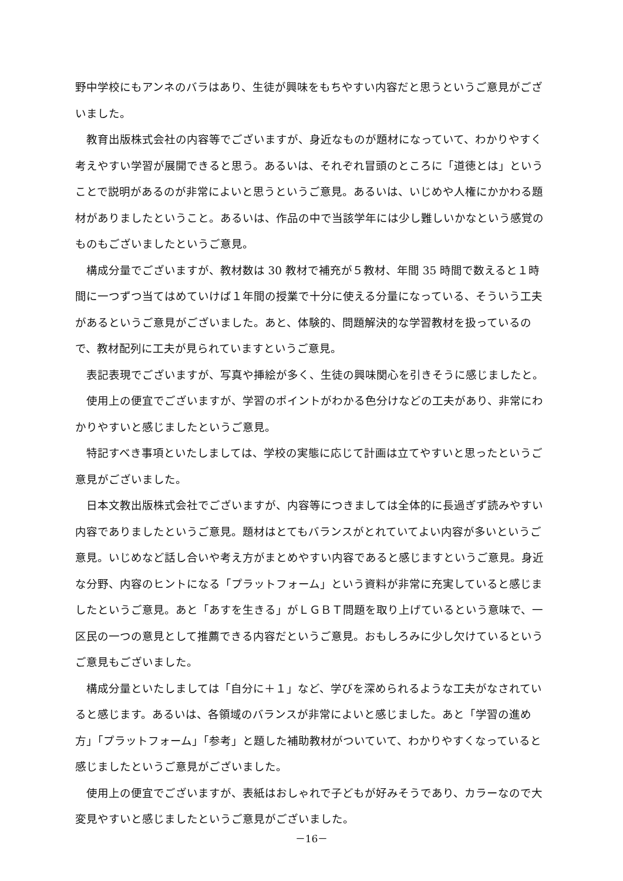野中学校にもアンネのバラはあり、生徒が興味をもちやすい内容だと思うというご意見がございました。
教育出版株式会社の内容等でございますが、身近なものが題材になっていて、わかりやすく考えやすい学習が展開できると思う。あるいは、それぞれ冒頭のところに「道徳とは」ということで説明があるのが非常によいと思うというご意見。あるいは、いじめや人権にかかわる題材がありましたということ。あるいは、作品の中で当該学年には少し難しいかなという感覚のものもございましたというご意見。
構成分量でございますが、教材数は 30 教材で補充が５教材、年間 35 時間で数えると１時間に一つずつ当てはめていけば１年間の授業で十分に使える分量になっている、そういう工夫があるというご意見がございました。あと、体験的、問題解決的な学習教材を扱っているので、教材配列に工夫が見られていますというご意見。
表記表現でございますが、写真や挿絵が多く、生徒の興味関心を引きそうに感じましたと。
使用上の便宜でございますが、学習のポイントがわかる色分けなどの工夫があり、非常にわかりやすいと感じましたというご意見。
特記すべき事項といたしましては、学校の実態に応じて計画は立てやすいと思ったというご意見がございました。
日本文教出版株式会社でございますが、内容等につきましては全体的に長過ぎず読みやすい内容でありましたというご意見。題材はとてもバランスがとれていてよい内容が多いというご意見。いじめなど話し合いや考え方がまとめやすい内容であると感じますというご意見。身近な分野、内容のヒントになる「プラットフォーム」という資料が非常に充実していると感じましたというご意見。あと「あすを生きる」がＬＧＢＴ問題を取り上げているという意味で、一区民の一つの意見として推薦できる内容だというご意見。おもしろみに少し欠けているというご意見もございました。
構成分量といたしましては「自分に＋１」など、学びを深められるような工夫がなされていると感じます。あるいは、各領域のバランスが非常によいと感じました。あと「学習の進め方」「プラットフォーム」「参考」と題した補助教材がついていて、わかりやすくなっていると感じましたというご意見がございました。
使用上の便宜でございますが、表紙はおしゃれで子どもが好みそうであり、カラーなので大変見やすいと感じましたというご意見がございました。
－16－